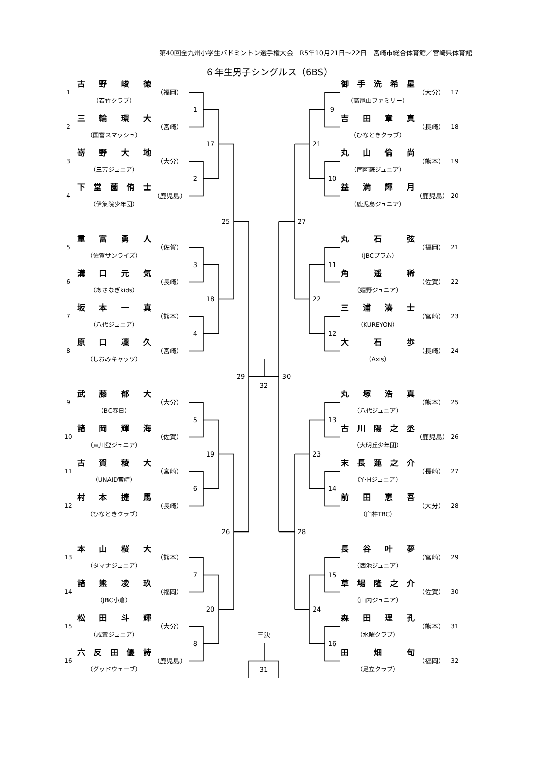第40回全九州小学生バドミントン選手権大会　R5年10月21日～22日　宮崎市総合体育館／宮崎県体育館
６年生男子シングルス（6BS）
1
古 野 峻 徳
（福岡）
（若竹クラブ）
2
三 輪 環 大
（宮崎）
（国富スマッシュ）
3
嵜 野 大 地
（大分）
（三芳ジュニア）
4
下 堂 薗 侑 士
（鹿児島）
（伊集院少年団）
5
重 富 勇 人
（佐賀）
（佐賀サンライズ）
6
溝 口 元 気
（長崎）
（あさなぎkids）
7
坂 本 一 真
（熊本）
（八代ジュニア）
8
原 口 凜 久
（宮崎）
（しおみキャッツ）
9
武 藤 郁 大
（大分）
（BC春日）
10
諸 岡 輝 海
（佐賀）
（東川登ジュニア）
11
古 賀 稜 大
（宮崎）
（UNAID宮崎）
12
村 本 捷 馬
（長崎）
（ひなときクラブ）
13
本 山 桜 大
（熊本）
（タマナジュニア）
14
諸 熊 凌 玖
（福岡）
（JBC小倉）
15
松 田 斗 輝
（大分）
（咸宜ジュニア）
16
六 反 田 優 詩
（鹿児島）
（グッドウェーブ）
1
2
3
4
5
6
7
8
17
18
19
20
25
26
29
32
三決
31
30
27
28
21
22
23
24
9
10
11
12
13
14
15
16
御 手 洗 希 星
（大分）
17
（高尾山ファミリー）
吉 田 章 真
（長崎）
18
（ひなときクラブ）
丸 山 倫 尚
（熊本）
19
（南阿蘇ジュニア）
益 満 輝 月
（鹿児島）
20
（鹿児島ジュニア）
丸 石 弦
（福岡）
21
（JBCプラム）
角 遥 稀
（佐賀）
22
（嬉野ジュニア）
三 浦 湊 士
（宮崎）
23
（KUREYON）
大 石 歩
（長崎）
24
（Axis）
丸 塚 浩 真
（熊本）
25
（八代ジュニア）
古 川 陽 之 丞
（鹿児島）
26
（大明丘少年団）
末 長 蓮 之 介
（長崎）
27
（Y･Hジュニア）
前 田 恵 吾
（大分）
28
（臼杵TBC）
長 谷 叶 夢
（宮崎）
29
（西池ジュニア）
草 場 隆 之 介
（佐賀）
30
（山内ジュニア）
森 田 理 孔
（熊本）
31
（水曜クラブ）
田 畑 旬
（福岡）
32
（足立クラブ）